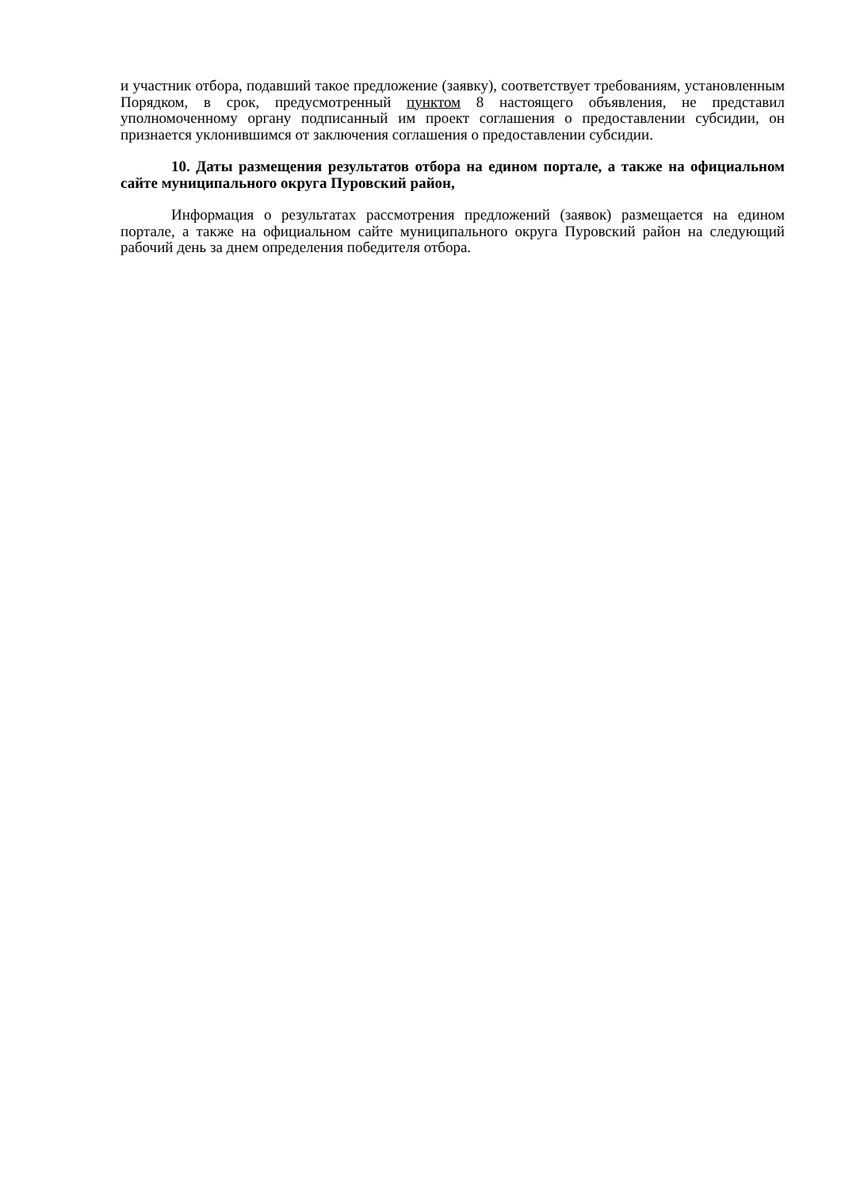и участник отбора, подавший такое предложение (заявку), соответствует требованиям, установленным Порядком, в срок, предусмотренный пунктом 8 настоящего объявления, не представил уполномоченному органу подписанный им проект соглашения о предоставлении субсидии, он признается уклонившимся от заключения соглашения о предоставлении субсидии.
10. Даты размещения результатов отбора на едином портале, а также на официальном сайте муниципального округа Пуровский район,
Информация о результатах рассмотрения предложений (заявок) размещается на едином портале, а также на официальном сайте муниципального округа Пуровский район на следующий рабочий день за днем определения победителя отбора.